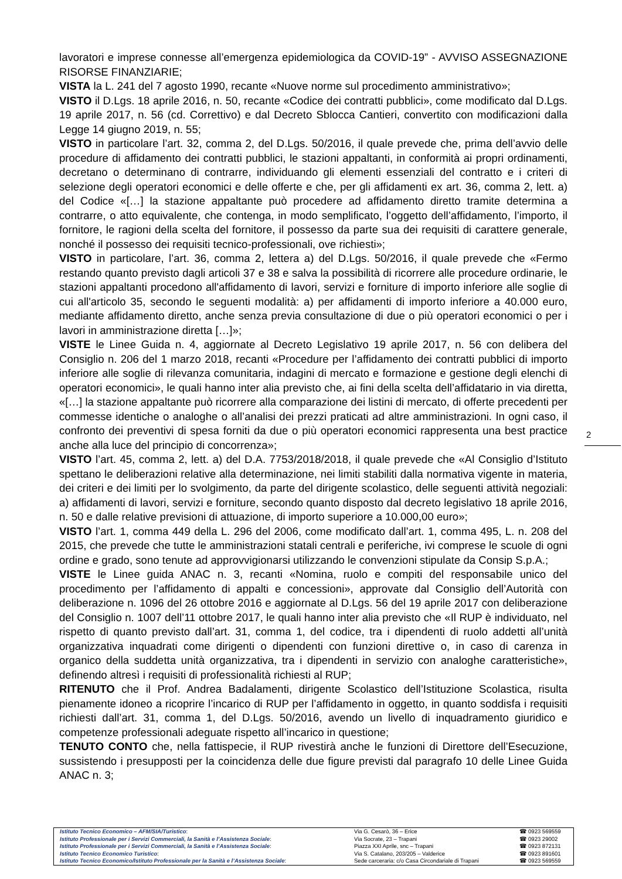lavoratori e imprese connesse all’emergenza epidemiologica da COVID-19” - AVVISO ASSEGNAZIONE RISORSE FINANZIARIE;
VISTA la L. 241 del 7 agosto 1990, recante «Nuove norme sul procedimento amministrativo»;
VISTO il D.Lgs. 18 aprile 2016, n. 50, recante «Codice dei contratti pubblici», come modificato dal D.Lgs. 19 aprile 2017, n. 56 (cd. Correttivo) e dal Decreto Sblocca Cantieri, convertito con modificazioni dalla Legge 14 giugno 2019, n. 55;
VISTO in particolare l’art. 32, comma 2, del D.Lgs. 50/2016, il quale prevede che, prima dell’avvio delle procedure di affidamento dei contratti pubblici, le stazioni appaltanti, in conformità ai propri ordinamenti, decretano o determinano di contrarre, individuando gli elementi essenziali del contratto e i criteri di selezione degli operatori economici e delle offerte e che, per gli affidamenti ex art. 36, comma 2, lett. a) del Codice «[…] la stazione appaltante può procedere ad affidamento diretto tramite determina a contrarre, o atto equivalente, che contenga, in modo semplificato, l’oggetto dell’affidamento, l’importo, il fornitore, le ragioni della scelta del fornitore, il possesso da parte sua dei requisiti di carattere generale, nonché il possesso dei requisiti tecnico-professionali, ove richiesti»;
VISTO in particolare, l’art. 36, comma 2, lettera a) del D.Lgs. 50/2016, il quale prevede che «Fermo restando quanto previsto dagli articoli 37 e 38 e salva la possibilità di ricorrere alle procedure ordinarie, le stazioni appaltanti procedono all'affidamento di lavori, servizi e forniture di importo inferiore alle soglie di cui all'articolo 35, secondo le seguenti modalità: a) per affidamenti di importo inferiore a 40.000 euro, mediante affidamento diretto, anche senza previa consultazione di due o più operatori economici o per i lavori in amministrazione diretta […]»;
VISTE le Linee Guida n. 4, aggiornate al Decreto Legislativo 19 aprile 2017, n. 56 con delibera del Consiglio n. 206 del 1 marzo 2018, recanti «Procedure per l’affidamento dei contratti pubblici di importo inferiore alle soglie di rilevanza comunitaria, indagini di mercato e formazione e gestione degli elenchi di operatori economici», le quali hanno inter alia previsto che, ai fini della scelta dell’affidatario in via diretta, «[…] la stazione appaltante può ricorrere alla comparazione dei listini di mercato, di offerte precedenti per commesse identiche o analoghe o all’analisi dei prezzi praticati ad altre amministrazioni. In ogni caso, il confronto dei preventivi di spesa forniti da due o più operatori economici rappresenta una best practice anche alla luce del principio di concorrenza»;
VISTO l’art. 45, comma 2, lett. a) del D.A. 7753/2018/2018, il quale prevede che «Al Consiglio d’Istituto spettano le deliberazioni relative alla determinazione, nei limiti stabiliti dalla normativa vigente in materia, dei criteri e dei limiti per lo svolgimento, da parte del dirigente scolastico, delle seguenti attività negoziali: a) affidamenti di lavori, servizi e forniture, secondo quanto disposto dal decreto legislativo 18 aprile 2016, n. 50 e dalle relative previsioni di attuazione, di importo superiore a 10.000,00 euro»;
VISTO l’art. 1, comma 449 della L. 296 del 2006, come modificato dall’art. 1, comma 495, L. n. 208 del 2015, che prevede che tutte le amministrazioni statali centrali e periferiche, ivi comprese le scuole di ogni ordine e grado, sono tenute ad approvvigionarsi utilizzando le convenzioni stipulate da Consip S.p.A.;
VISTE le Linee guida ANAC n. 3, recanti «Nomina, ruolo e compiti del responsabile unico del procedimento per l’affidamento di appalti e concessioni», approvate dal Consiglio dell’Autorità con deliberazione n. 1096 del 26 ottobre 2016 e aggiornate al D.Lgs. 56 del 19 aprile 2017 con deliberazione del Consiglio n. 1007 dell’11 ottobre 2017, le quali hanno inter alia previsto che «Il RUP è individuato, nel rispetto di quanto previsto dall’art. 31, comma 1, del codice, tra i dipendenti di ruolo addetti all’unità organizzativa inquadrati come dirigenti o dipendenti con funzioni direttive o, in caso di carenza in organico della suddetta unità organizzativa, tra i dipendenti in servizio con analoghe caratteristiche», definendo altresì i requisiti di professionalità richiesti al RUP;
RITENUTO che il Prof. Andrea Badalamenti, dirigente Scolastico dell’Istituzione Scolastica, risulta pienamente idoneo a ricoprire l’incarico di RUP per l’affidamento in oggetto, in quanto soddisfa i requisiti richiesti dall’art. 31, comma 1, del D.Lgs. 50/2016, avendo un livello di inquadramento giuridico e competenze professionali adeguate rispetto all’incarico in questione;
TENUTO CONTO che, nella fattispecie, il RUP rivestirà anche le funzioni di Direttore dell’Esecuzione, sussistendo i presupposti per la coincidenza delle due figure previsti dal paragrafo 10 delle Linee Guida ANAC n. 3;
2
| Istituto Tecnico Economico – AFM/SIA/Turistico : | Via G. Cesarò, 36 – Erice | ☎ 0923 569559 |
| Istituto Professionale per i Servizi Commerciali, la Sanità e l’Assistenza Sociale : | Via Socrate, 23 – Trapani | ☎ 0923 29002 |
| Istituto Professionale per i Servizi Commerciali, la Sanità e l’Assistenza Sociale : | Piazza XXI Aprile, snc – Trapani | ☎ 0923 872131 |
| Istituto Tecnico Economico Turistico : | Via S. Catalano, 203/205 – Valderice | ☎ 0923 891601 |
| Istituto Tecnico Economico/Istituto Professionale per la Sanità e l’Assistenza Sociale : | Sede carceraria: c/o Casa Circondariale di Trapani | ☎ 0923 569559 |